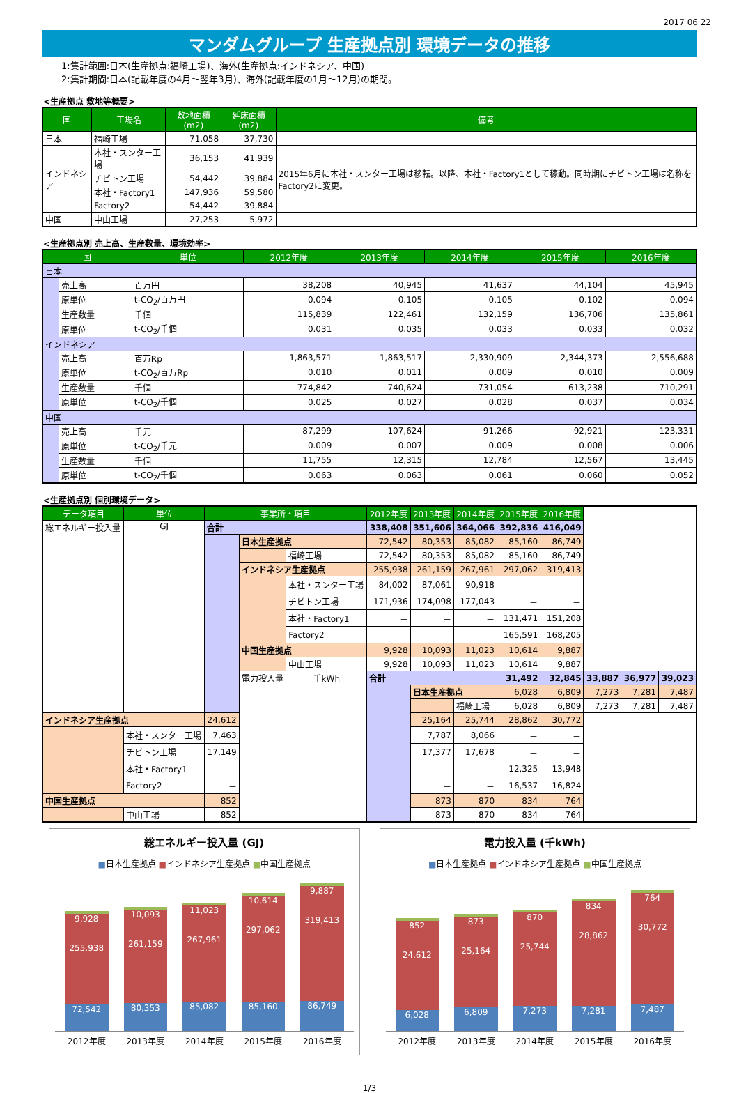2017 06 22
マンダムグループ 生産拠点別 環境データの推移
1:集計範囲:日本(生産拠点:福崎工場)、海外(生産拠点:インドネシア、中国)
2:集計期間:日本(記載年度の4月～翌年3月)、海外(記載年度の1月～12月)の期間。
<生産拠点 敷地等概要>
| 国 | 工場名 | 敷地面積(m2) | 延床面積(m2) | 備考 |
| --- | --- | --- | --- | --- |
| 日本 | 福崎工場 | 71,058 | 37,730 | |
| インドネシア | 本社・スンター工場 | 36,153 | 41,939 | 2015年6月に本社・スンター工場は移転。以降、本社・Factory1として稼動。同時期にチビトン工場は名称をFactory2に変更。 |
| | チビトン工場 | 54,442 | 39,884 | |
| | 本社・Factory1 | 147,936 | 59,580 | |
| | Factory2 | 54,442 | 39,884 | |
| 中国 | 中山工場 | 27,253 | 5,972 | |
<生産拠点別 売上高、生産数量、環境効率>
| 国 | | 単位 | 2012年度 | 2013年度 | 2014年度 | 2015年度 | 2016年度 |
| --- | --- | --- | --- | --- | --- | --- | --- |
| 日本 | | | | | | | |
| | 売上高 | 百万円 | 38,208 | 40,945 | 41,637 | 44,104 | 45,945 |
| | 原単位 | t-CO<sub>2</sub>/百万円 | 0.094 | 0.105 | 0.105 | 0.102 | 0.094 |
| | 生産数量 | 千個 | 115,839 | 122,461 | 132,159 | 136,706 | 135,861 |
| | 原単位 | t-CO<sub>2</sub>/千個 | 0.031 | 0.035 | 0.033 | 0.033 | 0.032 |
| インドネシア | | | | | | | |
| | 売上高 | 百万Rp | 1,863,571 | 1,863,517 | 2,330,909 | 2,344,373 | 2,556,688 |
| | 原単位 | t-CO<sub>2</sub>/百万Rp | 0.010 | 0.011 | 0.009 | 0.010 | 0.009 |
| | 生産数量 | 千個 | 774,842 | 740,624 | 731,054 | 613,238 | 710,291 |
| | 原単位 | t-CO<sub>2</sub>/千個 | 0.025 | 0.027 | 0.028 | 0.037 | 0.034 |
| 中国 | | | | | | | |
| | 売上高 | 千元 | 87,299 | 107,624 | 91,266 | 92,921 | 123,331 |
| | 原単位 | t-CO<sub>2</sub>/千元 | 0.009 | 0.007 | 0.009 | 0.008 | 0.006 |
| | 生産数量 | 千個 | 11,755 | 12,315 | 12,784 | 12,567 | 13,445 |
| | 原単位 | t-CO<sub>2</sub>/千個 | 0.063 | 0.063 | 0.061 | 0.060 | 0.052 |
<生産拠点別 個別環境データ>
| データ項目 | 単位 | 事業所・項目 | | | 2012年度 | 2013年度 | 2014年度 | 2015年度 | 2016年度 | | | |
| --- | --- | --- | --- | --- | --- | --- | --- | --- | --- | --- | --- | --- |
| 総エネルギー投入量 | GJ | 合計 | | | 338,408 | 351,606 | 364,066 | 392,836 | 416,049 | | | |
| | | | 日本生産拠点 | | 72,542 | 80,353 | 85,082 | 85,160 | 86,749 | | | |
| | | | | 福崎工場 | 72,542 | 80,353 | 85,082 | 85,160 | 86,749 | | | |
| | | | インドネシア生産拠点 | | 255,938 | 261,159 | 267,961 | 297,062 | 319,413 | | | |
| | | | | 本社・スンター工場 | 84,002 | 87,061 | 90,918 | － | － | | | |
| | | | | チビトン工場 | 171,936 | 174,098 | 177,043 | － | － | | | |
| | | | | 本社・Factory1 | － | － | － | 131,471 | 151,208 | | | |
| | | | | Factory2 | － | － | － | 165,591 | 168,205 | | | |
| | | | 中国生産拠点 | | 9,928 | 10,093 | 11,023 | 10,614 | 9,887 | | | |
| | | | | 中山工場 | 9,928 | 10,093 | 11,023 | 10,614 | 9,887 | | | |
| | | | 電力投入量 | 千kWh | 合計 | | | 31,492 | 32,845 | 33,887 | 36,977 | 39,023 |
| | | | | | | 日本生産拠点 | | 6,028 | 6,809 | 7,273 | 7,281 | 7,487 |
| | | | | | | | 福崎工場 | 6,028 | 6,809 | 7,273 | 7,281 | 7,487 |
| インドネシア生産拠点 | | 24,612 | | | | 25,164 | 25,744 | 28,862 | 30,772 | | | |
| | 本社・スンター工場 | 7,463 | | | | 7,787 | 8,066 | － | － | | | |
| | チビトン工場 | 17,149 | | | | 17,377 | 17,678 | － | － | | | |
| | 本社・Factory1 | － | | | | － | － | 12,325 | 13,948 | | | |
| | Factory2 | － | | | | － | － | 16,537 | 16,824 | | | |
| 中国生産拠点 | | 852 | | | | 873 | 870 | 834 | 764 | | | |
| | 中山工場 | 852 | | | | 873 | 870 | 834 | 764 | | | |
総エネルギー投入量 (GJ)
■日本生産拠点 ■インドネシア生産拠点 ■中国生産拠点
9,928
255,938
72,542
10,093
261,159
80,353
11,023
267,961
85,082
10,614
297,062
85,160
9,887
319,413
86,749
2012年度 2013年度 2014年度 2015年度 2016年度
電力投入量 (千kWh)
■日本生産拠点 ■インドネシア生産拠点 ■中国生産拠点
852
24,612
6,028
873
25,164
6,809
870
25,744
7,273
834
28,862
7,281
764
30,772
7,487
2012年度 2013年度 2014年度 2015年度 2016年度
1/3